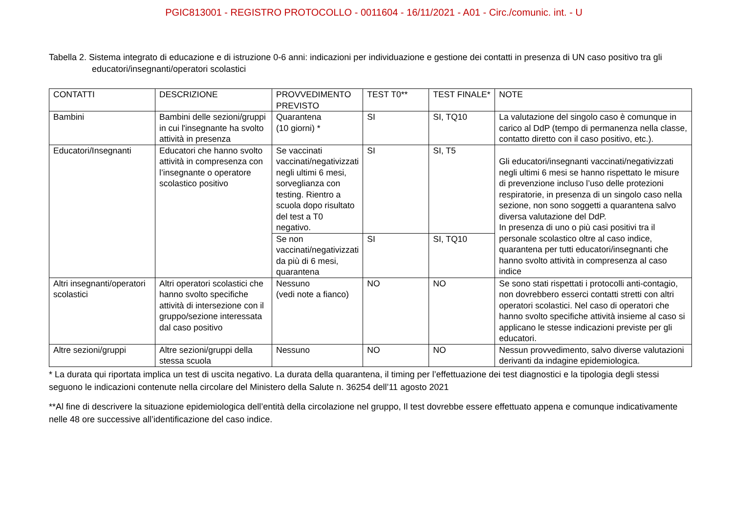PGIC813001 - REGISTRO PROTOCOLLO - 0011604 - 16/11/2021 - A01 - Circ./comunic. int. - U
Tabella 2. Sistema integrato di educazione e di istruzione 0-6 anni: indicazioni per individuazione e gestione dei contatti in presenza di UN caso positivo tra gli educatori/insegnanti/operatori scolastici
| CONTATTI | DESCRIZIONE | PROVVEDIMENTO PREVISTO | TEST T0** | TEST FINALE* | NOTE |
| --- | --- | --- | --- | --- | --- |
| Bambini | Bambini delle sezioni/gruppi in cui l'insegnante ha svolto attività in presenza | Quarantena (10 giorni) * | SI | SI, TQ10 | La valutazione del singolo caso è comunque in carico al DdP (tempo di permanenza nella classe, contatto diretto con il caso positivo, etc.). |
| Educatori/Insegnanti | Educatori che hanno svolto attività in compresenza con l’insegnante o operatore scolastico positivo | Se vaccinati vaccinati/negativizzati negli ultimi 6 mesi, sorveglianza con testing. Rientro a scuola dopo risultato del test a T0 negativo. | SI | SI, T5 | Gli educatori/insegnanti vaccinati/negativizzati negli ultimi 6 mesi se hanno rispettato le misure di prevenzione incluso l’uso delle protezioni respiratorie, in presenza di un singolo caso nella sezione, non sono soggetti a quarantena salvo diversa valutazione del DdP. In presenza di uno o più casi positivi tra il personale scolastico oltre al caso indice, quarantena per tutti educatori/insegnanti che hanno svolto attività in compresenza al caso indice |
| | | Se non vaccinati/negativizzati da più di 6 mesi, quarantena | SI | SI, TQ10 | |
| Altri insegnanti/operatori scolastici | Altri operatori scolastici che hanno svolto specifiche attività di intersezione con il gruppo/sezione interessata dal caso positivo | Nessuno (vedi note a fianco) | NO | NO | Se sono stati rispettati i protocolli anti-contagio, non dovrebbero esserci contatti stretti con altri operatori scolastici. Nel caso di operatori che hanno svolto specifiche attività insieme al caso si applicano le stesse indicazioni previste per gli educatori. |
| Altre sezioni/gruppi | Altre sezioni/gruppi della stessa scuola | Nessuno | NO | NO | Nessun provvedimento, salvo diverse valutazioni derivanti da indagine epidemiologica. |
* La durata qui riportata implica un test di uscita negativo. La durata della quarantena, il timing per l’effettuazione dei test diagnostici e la tipologia degli stessi seguono le indicazioni contenute nella circolare del Ministero della Salute n. 36254 dell’11 agosto 2021
**Al fine di descrivere la situazione epidemiologica dell’entità della circolazione nel gruppo, Il test dovrebbe essere effettuato appena e comunque indicativamente nelle 48 ore successive all’identificazione del caso indice.